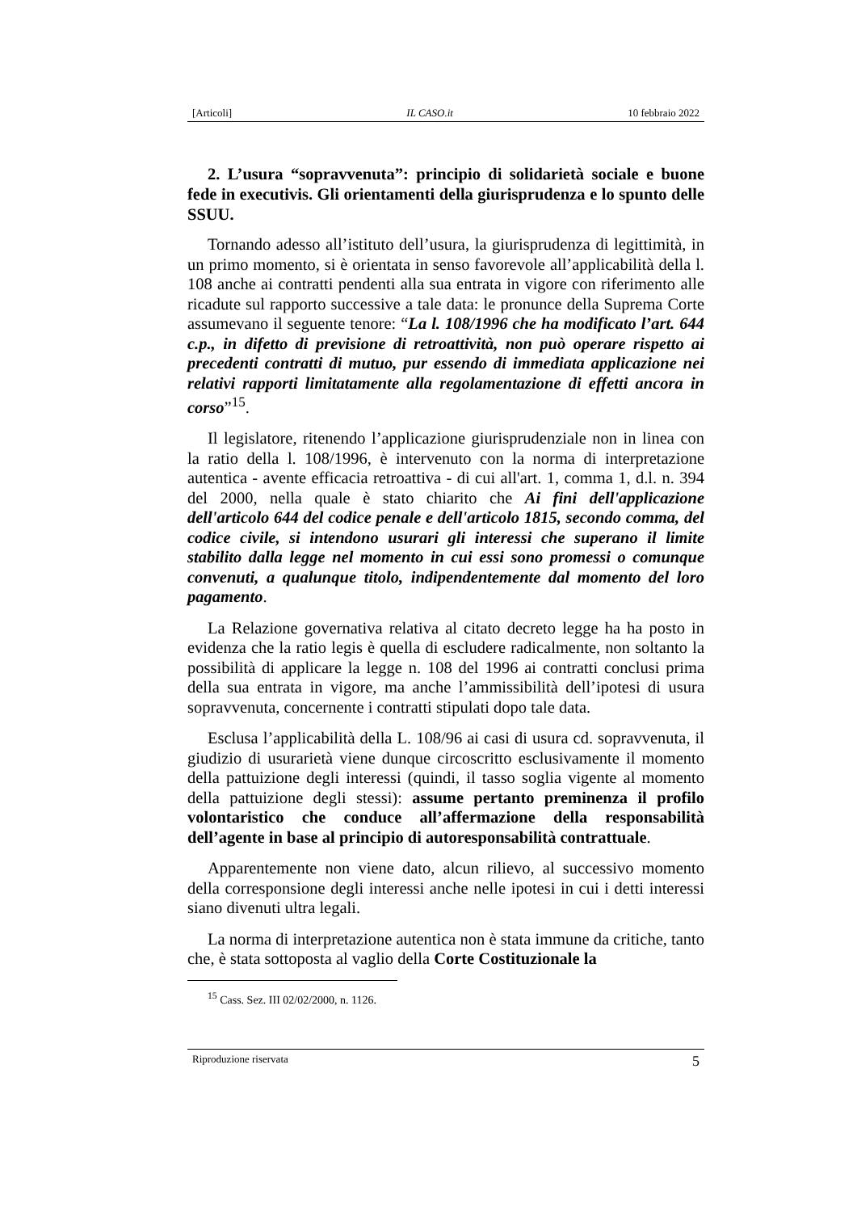[Articoli] IL CASO.it 10 febbraio 2022
2. L’usura “sopravvenuta”: principio di solidarietà sociale e buone fede in executivis. Gli orientamenti della giurisprudenza e lo spunto delle SSUU.
Tornando adesso all’istituto dell’usura, la giurisprudenza di legittimità, in un primo momento, si è orientata in senso favorevole all’applicabilità della l. 108 anche ai contratti pendenti alla sua entrata in vigore con riferimento alle ricadute sul rapporto successive a tale data: le pronunce della Suprema Corte assumevano il seguente tenore: “La l. 108/1996 che ha modificato l’art. 644 c.p., in difetto di previsione di retroattività, non può operare rispetto ai precedenti contratti di mutuo, pur essendo di immediata applicazione nei relativi rapporti limitatamente alla regolamentazione di effetti ancora in corso”<sup>15</sup>.
Il legislatore, ritenendo l’applicazione giurisprudenziale non in linea con la ratio della l. 108/1996, è intervenuto con la norma di interpretazione autentica - avente efficacia retroattiva - di cui all'art. 1, comma 1, d.l. n. 394 del 2000, nella quale è stato chiarito che Ai fini dell'applicazione dell'articolo 644 del codice penale e dell'articolo 1815, secondo comma, del codice civile, si intendono usurari gli interessi che superano il limite stabilito dalla legge nel momento in cui essi sono promessi o comunque convenuti, a qualunque titolo, indipendentemente dal momento del loro pagamento.
La Relazione governativa relativa al citato decreto legge ha ha posto in evidenza che la ratio legis è quella di escludere radicalmente, non soltanto la possibilità di applicare la legge n. 108 del 1996 ai contratti conclusi prima della sua entrata in vigore, ma anche l’ammissibilità dell’ipotesi di usura sopravvenuta, concernente i contratti stipulati dopo tale data.
Esclusa l’applicabilità della L. 108/96 ai casi di usura cd. sopravvenuta, il giudizio di usurarietà viene dunque circoscritto esclusivamente il momento della pattuizione degli interessi (quindi, il tasso soglia vigente al momento della pattuizione degli stessi): assume pertanto preminenza il profilo volontaristico che conduce all’affermazione della responsabilità dell’agente in base al principio di autoresponsabilità contrattuale.
Apparentemente non viene dato, alcun rilievo, al successivo momento della corresponsione degli interessi anche nelle ipotesi in cui i detti interessi siano divenuti ultra legali.
La norma di interpretazione autentica non è stata immune da critiche, tanto che, è stata sottoposta al vaglio della Corte Costituzionale la
<sup>15</sup> Cass. Sez. III 02/02/2000, n. 1126.
Riproduzione riservata 5